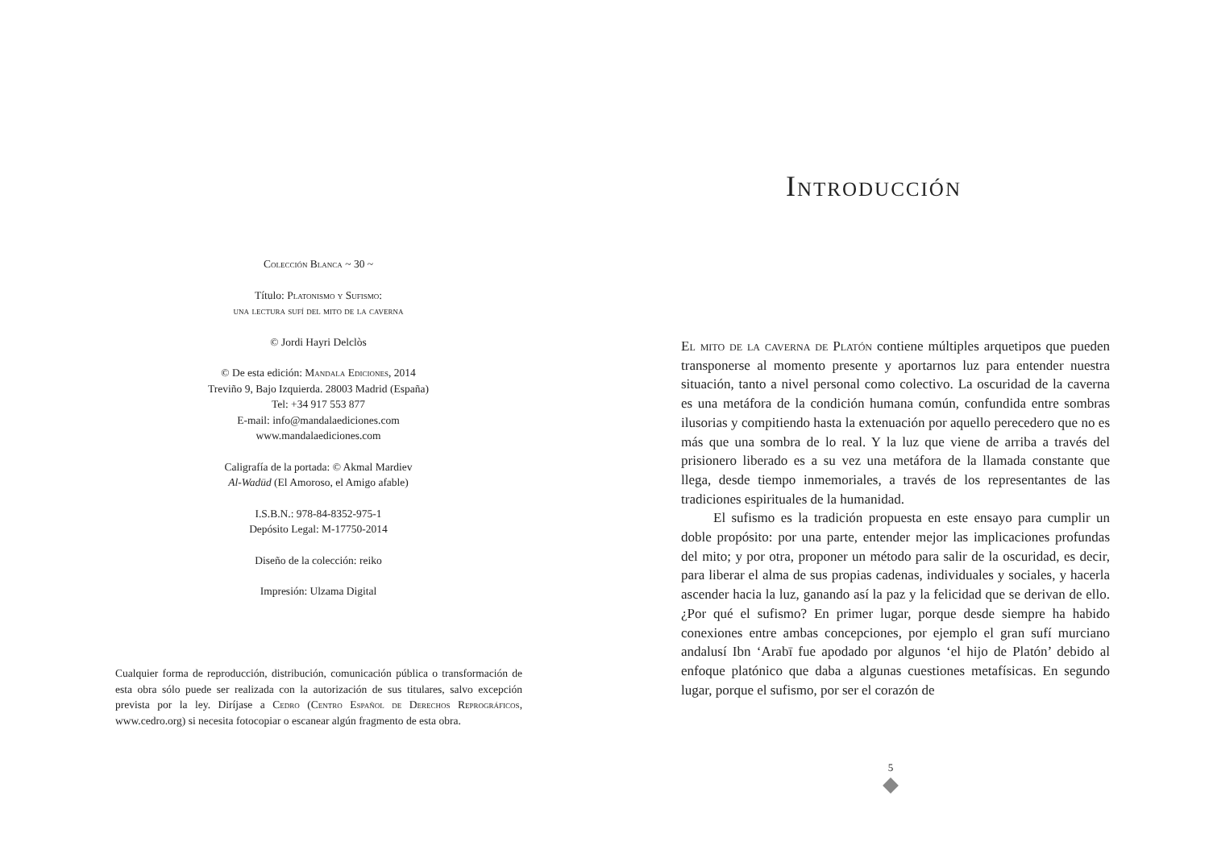Colección Blanca ~ 30 ~
Título: Platonismo y Sufismo:
una lectura sufí del mito de la caverna
© Jordi Hayri Delclòs
© De esta edición: Mandala Ediciones, 2014
Treviño 9, Bajo Izquierda. 28003 Madrid (España)
Tel: +34 917 553 877
E-mail: info@mandalaediciones.com
www.mandalaediciones.com
Caligrafía de la portada: © Akmal Mardiev
Al-Wadūd (El Amoroso, el Amigo afable)
I.S.B.N.: 978-84-8352-975-1
Depósito Legal: M-17750-2014
Diseño de la colección: reiko
Impresión: Ulzama Digital
Cualquier forma de reproducción, distribución, comunicación pública o transformación de esta obra sólo puede ser realizada con la autorización de sus titulares, salvo excepción prevista por la ley. Diríjase a Cedro (Centro Español de Derechos Reprográficos, www.cedro.org) si necesita fotocopiar o escanear algún fragmento de esta obra.
Introducción
El mito de la caverna de Platón contiene múltiples arquetipos que pueden transponerse al momento presente y aportarnos luz para entender nuestra situación, tanto a nivel personal como colectivo. La oscuridad de la caverna es una metáfora de la condición humana común, confundida entre sombras ilusorias y compitiendo hasta la extenuación por aquello perecedero que no es más que una sombra de lo real. Y la luz que viene de arriba a través del prisionero liberado es a su vez una metáfora de la llamada constante que llega, desde tiempo inmemoriales, a través de los representantes de las tradiciones espirituales de la humanidad.
El sufismo es la tradición propuesta en este ensayo para cumplir un doble propósito: por una parte, entender mejor las implicaciones profundas del mito; y por otra, proponer un método para salir de la oscuridad, es decir, para liberar el alma de sus propias cadenas, individuales y sociales, y hacerla ascender hacia la luz, ganando así la paz y la felicidad que se derivan de ello. ¿Por qué el sufismo? En primer lugar, porque desde siempre ha habido conexiones entre ambas concepciones, por ejemplo el gran sufí murciano andalusí Ibn ‘Arabī fue apodado por algunos ‘el hijo de Platón’ debido al enfoque platónico que daba a algunas cuestiones metafísicas. En segundo lugar, porque el sufismo, por ser el corazón de
5